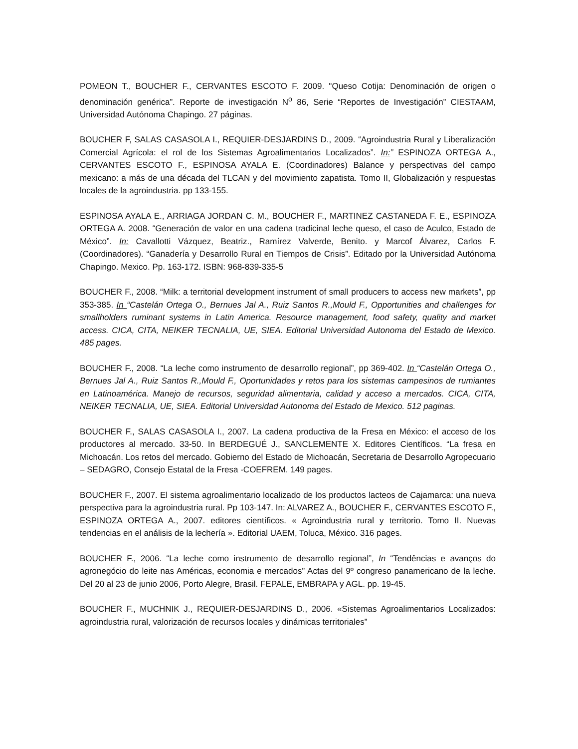POMEON T., BOUCHER F., CERVANTES ESCOTO F. 2009. "Queso Cotija: Denominación de origen o denominación genérica”. Reporte de investigación N<sup>o</sup> 86, Serie “Reportes de Investigación” CIESTAAM, Universidad Autónoma Chapingo. 27 páginas.
BOUCHER F, SALAS CASASOLA I., REQUIER-DESJARDINS D., 2009. “Agroindustria Rural y Liberalización Comercial Agrícola: el rol de los Sistemas Agroalimentarios Localizados”. In:” ESPINOZA ORTEGA A., CERVANTES ESCOTO F., ESPINOSA AYALA E. (Coordinadores) Balance y perspectivas del campo mexicano: a más de una década del TLCAN y del movimiento zapatista. Tomo II, Globalización y respuestas locales de la agroindustria. pp 133-155.
ESPINOSA AYALA E., ARRIAGA JORDAN C. M., BOUCHER F., MARTINEZ CASTANEDA F. E., ESPINOZA ORTEGA A. 2008. “Generación de valor en una cadena tradicinal leche queso, el caso de Aculco, Estado de México”. In: Cavallotti Vázquez, Beatriz., Ramírez Valverde, Benito. y Marcof Álvarez, Carlos F. (Coordinadores). “Ganadería y Desarrollo Rural en Tiempos de Crisis”. Editado por la Universidad Autónoma Chapingo. Mexico. Pp. 163-172. ISBN: 968-839-335-5
BOUCHER F., 2008. “Milk: a territorial development instrument of small producers to access new markets”, pp 353-385. In “Castelán Ortega O., Bernues Jal A., Ruiz Santos R.,Mould F., Opportunities and challenges for smallholders ruminant systems in Latin America. Resource management, food safety, quality and market access. CICA, CITA, NEIKER TECNALIA, UE, SIEA. Editorial Universidad Autonoma del Estado de Mexico. 485 pages.
BOUCHER F., 2008. “La leche como instrumento de desarrollo regional”, pp 369-402. In “Castelán Ortega O., Bernues Jal A., Ruiz Santos R.,Mould F., Oportunidades y retos para los sistemas campesinos de rumiantes en Latinoamérica. Manejo de recursos, seguridad alimentaria, calidad y acceso a mercados. CICA, CITA, NEIKER TECNALIA, UE, SIEA. Editorial Universidad Autonoma del Estado de Mexico. 512 paginas.
BOUCHER F., SALAS CASASOLA I., 2007. La cadena productiva de la Fresa en México: el acceso de los productores al mercado. 33-50. In BERDEGUÉ J., SANCLEMENTE X. Editores Científicos. “La fresa en Michoacán. Los retos del mercado. Gobierno del Estado de Michoacán, Secretaria de Desarrollo Agropecuario – SEDAGRO, Consejo Estatal de la Fresa -COEFREM. 149 pages.
BOUCHER F., 2007. El sistema agroalimentario localizado de los productos lacteos de Cajamarca: una nueva perspectiva para la agroindustria rural. Pp 103-147. In: ALVAREZ A., BOUCHER F., CERVANTES ESCOTO F., ESPINOZA ORTEGA A., 2007. editores científicos. « Agroindustria rural y territorio. Tomo II. Nuevas tendencias en el análisis de la lechería ». Editorial UAEM, Toluca, México. 316 pages.
BOUCHER F., 2006. “La leche como instrumento de desarrollo regional”, In “Tendências e avanços do agronegócio do leite nas Américas, economia e mercados” Actas del 9º congreso panamericano de la leche. Del 20 al 23 de junio 2006, Porto Alegre, Brasil. FEPALE, EMBRAPA y AGL. pp. 19-45.
BOUCHER F., MUCHNIK J., REQUIER-DESJARDINS D., 2006. «Sistemas Agroalimentarios Localizados: agroindustria rural, valorización de recursos locales y dinámicas territoriales”